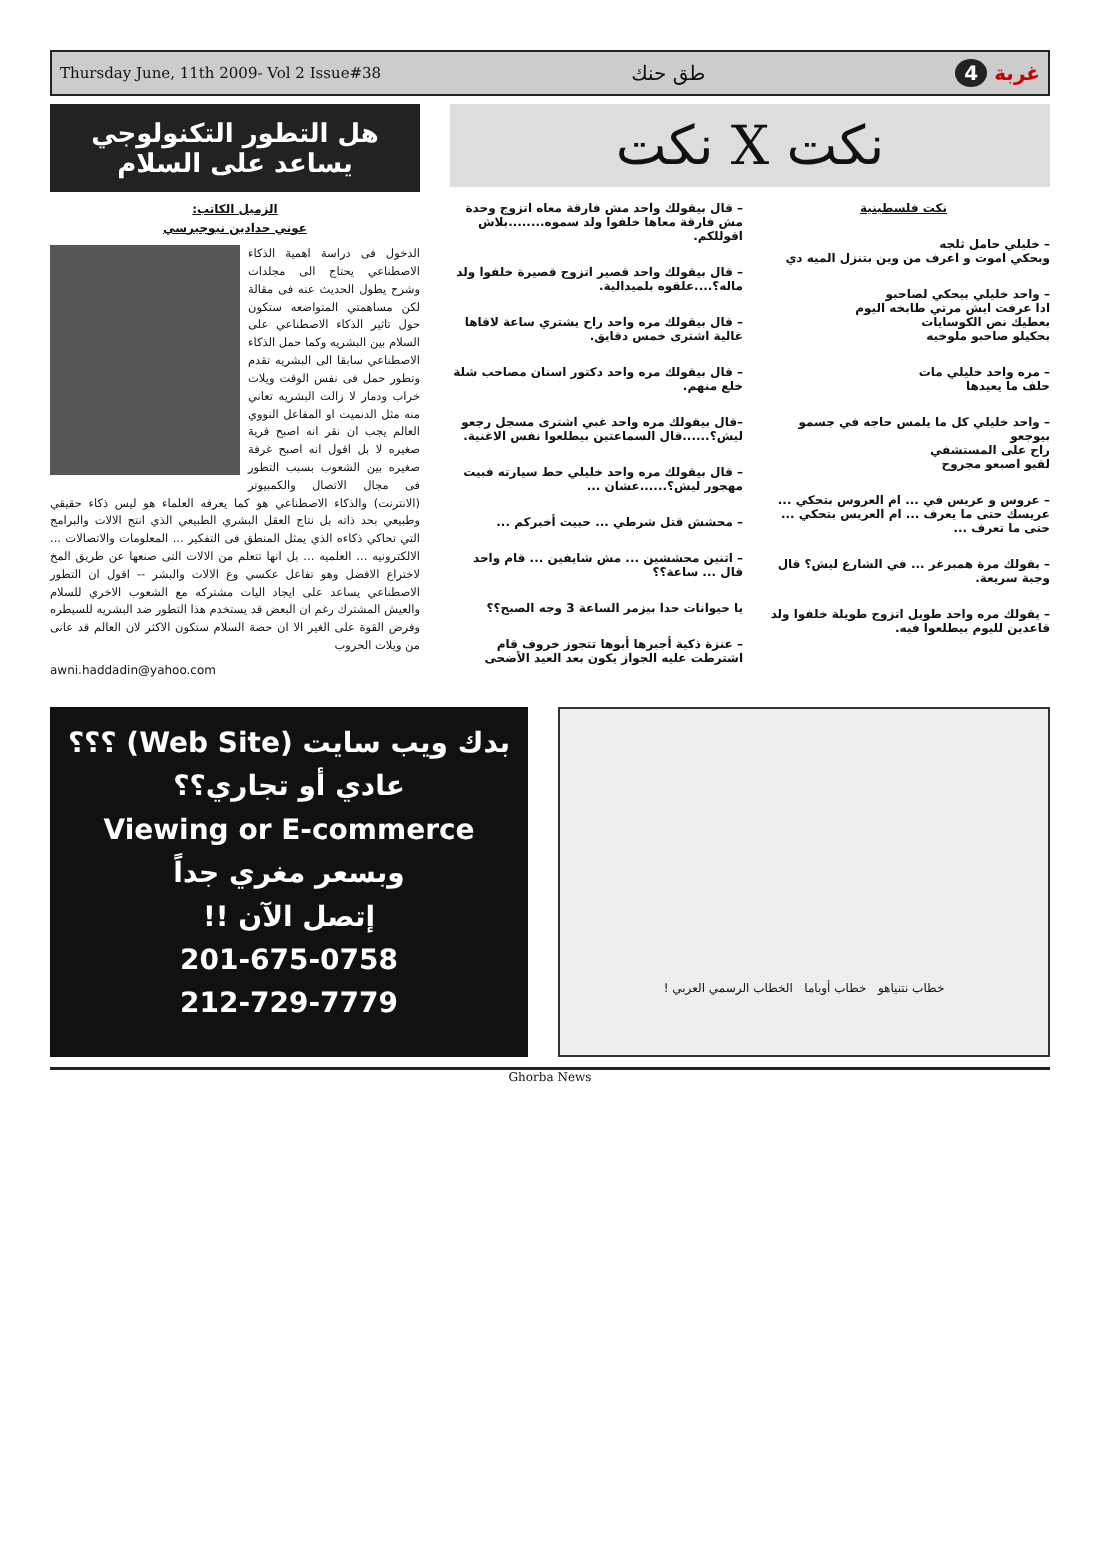Thursday June, 11th 2009- Vol 2 Issue#38 طق حنك غربة 4
هل التطور التكنولوجي
يساعد على السلام
الزميل الكاتب:
عوني حدادين نيوجيرسي
الدخول فى دراسة اهمية الذكاء الاصطناعي يحتاج الى مجلدات وشرح يطول الحديث عنه فى مقالة لكن مساهمتي المتواضعه ستكون حول تاثير الذكاء الاصطناعي على السلام بين البشريه وكما حمل الذكاء الاصطناعي سابقا الى البشريه تقدم وتطور حمل فى نفس الوقت ويلات خراب ودمار لا زالت البشريه تعاني منه مثل الدنميت او المفاعل النووي العالم يجب ان نقر انه اصبح قرية صغيره لا بل اقول انه اصبح غرفة صغيره بين الشعوب بسبب التطور فى مجال الاتصال والكمبيوتر (الانترنت) والذكاء الاصطناعي هو كما يعرفه العلماء هو ليس ذكاء حقيقي وطبيعي بحد ذاته بل نتاج العقل البشري الطبيعي الذي انتج الالات والبرامج التي تحاكي ذكاءه الذي يمثل المنطق فى التفكير ... المعلومات والاتصالات ... الالكترونيه ... العلميه ... بل انها تتعلم من الالات التى صنعها عن طريق المخ لاختراع الافضل وهو تفاعل عكسي وع الالات والبشر -- اقول ان التطور الاصطناعي يساعد على ايجاد اليات مشتركه مع الشعوب الاخري للسلام والعيش المشترك رغم ان البعض قد يستخدم هذا التطور ضد البشريه للسيطره وفرض القوة على الغير الا ان حصة السلام ستكون الاكثر لان العالم قد عانى من ويلات الحروب
awni.haddadin@yahoo.com
نكت X نكت
نكت فلسطينية
– خليلي حامل ثلجه
وبحكي اموت و اعرف من وين بتنزل الميه دي
– واحد خليلي بيحكي لصاحبو
ادا عرفت ايش مرتي طابخه اليوم
بعطيك نص الكوسايات
بحكيلو صاحبو ملوخيه
– مره واحد خليلي مات
حلف ما يعيدها
– واحد خليلي كل ما يلمس حاجه في جسمو بيوجعو
راح على المستشفي
لقيو اصبعو مجروح
– عروس و عريس في ... ام العروس بتحكي ... عريسك حتى ما يعرف ... ام العريس بتحكي ... حتى ما تعرف ...
– بقولك مرة همبرغر ... في الشارع ليش؟ قال وجبة سريعة.
– يقولك مره واحد طويل اتزوج طويلة خلفوا ولد قاعدين لليوم بيطلعوا فيه.
– قال بيقولك واحد مش فارقة معاه اتزوج وحدة مش فارقة معاها خلفوا ولد سموه........بلاش اقوللكم.
– قال بيقولك واحد قصير اتزوج قصيرة خلفوا ولد ماله؟....علقوه بلميدالية.
– قال بيقولك مره واحد راح يشتري ساعة لاقاها غالية اشترى خمس دقايق.
– قال بيقولك مره واحد دكتور اسنان مصاحب شلة خلع منهم.
–قال بيقولك مره واحد غبي اشترى مسجل رجعو ليش؟......قال السماعتين بيطلعوا نفس الاغنية.
– قال بيقولك مره واحد خليلي حط سيارته فبيت مهجور ليش؟......عشان ...
– محشش قتل شرطي ... حبيت أخبركم ...
– اتنين محششين ... مش شايفين ... قام واحد قال ... ساعة؟؟
يا حيوانات حدا بيزمر الساعة 3 وجه الصبح؟؟
– عنزة ذكية أجبرها أبوها تتجوز خروف قام اشترطت عليه الجواز يكون بعد العيد الأضحى
بدك ويب سايت (Web Site) ؟؟؟
عادي أو تجاري؟؟
Viewing or E-commerce
وبسعر مغري جداً
إتصل الآن !!
201-675-0758
212-729-7779
خطاب نتنياهو خطاب أوباما الخطاب الرسمي العربي !
Ghorba News